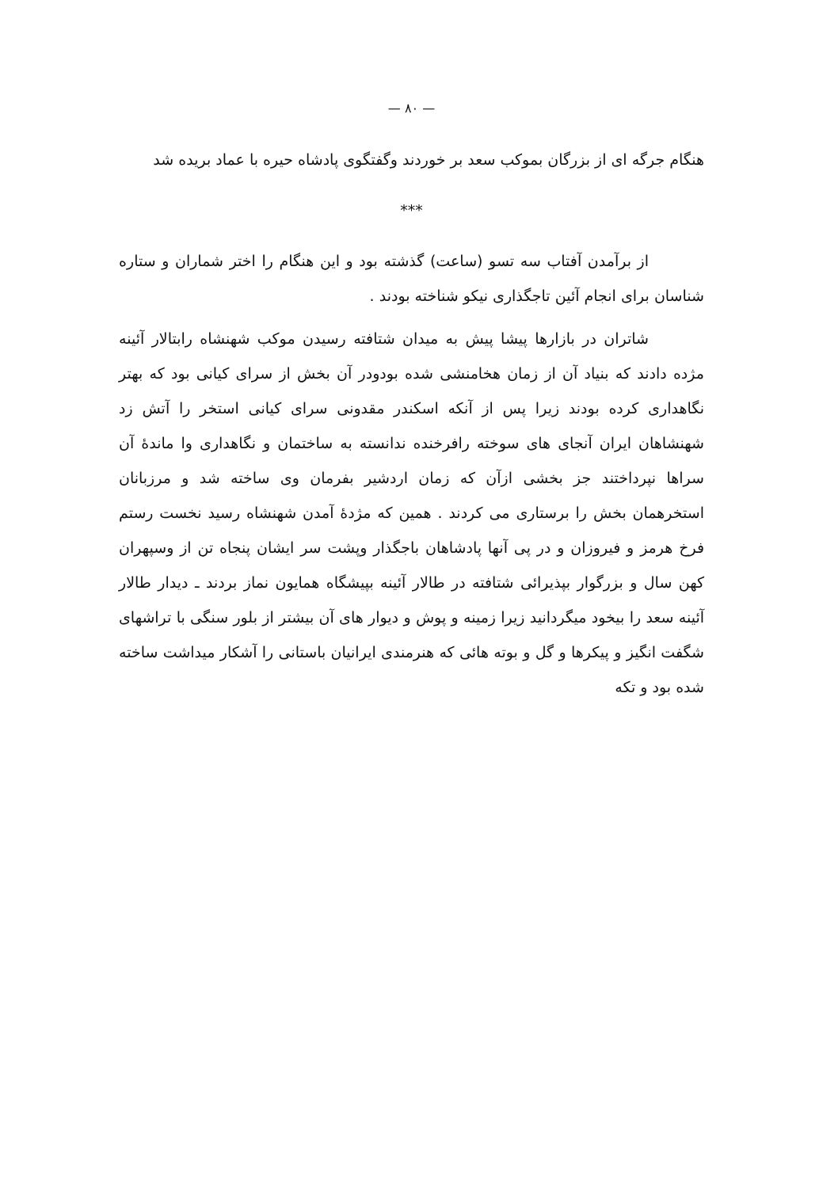— ۸۰ —
هنگام جرگه ای از بزرگان بموکب سعد بر خوردند وگفتگوی پادشاه حیره با عماد بریده شد
***
از برآمدن آفتاب سه تسو (ساعت) گذشته بود و این هنگام را اختر شماران و ستاره شناسان برای انجام آئین تاجگذاری نیکو شناخته بودند .
شاتران در بازارها پیشا پیش به میدان شتافته رسیدن موکب شهنشاه رابتالار آئینه مژده دادند که بنیاد آن از زمان هخامنشی شده بودودر آن بخش از سرای کیانی بود که بهتر نگاهداری کرده بودند زیرا پس از آنکه اسکندر مقدونی سرای کیانی استخر را آتش زد شهنشاهان ایران آنجای های سوخته رافرخنده ندانسته به ساختمان و نگاهداری وا ماندهٔ آن سراها نپرداختند جز بخشی ازآن که زمان اردشیر بفرمان وی ساخته شد و مرزبانان استخرهمان بخش را برستاری می کردند . همین که مژدهٔ آمدن شهنشاه رسید نخست رستم فرخ هرمز و فیروزان و در پی آنها پادشاهان باجگذار وپشت سر ایشان پنجاه تن از وسپهران کهن سال و بزرگوار بپذیرائی شتافته در طالار آئینه بپیشگاه همایون نماز بردند ـ دیدار طالار آئینه سعد را بیخود میگردانید زیرا زمینه و پوش و دیوار های آن بیشتر از بلور سنگی با تراشهای شگفت انگیز و پیکرها و گل و بوته هائی که هنرمندی ایرانیان باستانی را آشکار میداشت ساخته شده بود و تکه